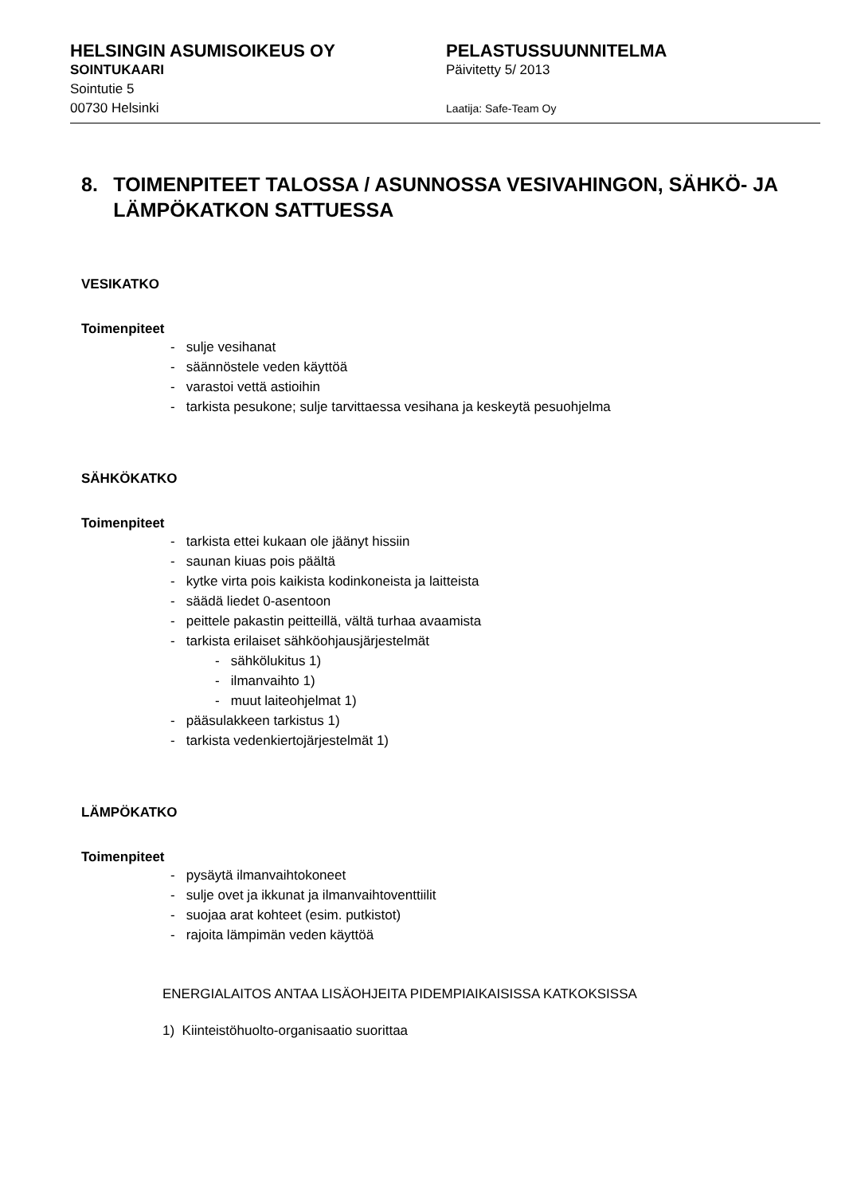HELSINGIN ASUMISOIKEUS OY
SOINTUKAARI
Sointutie 5
00730 Helsinki
PELASTUSSUUNNITELMA
Päivitetty 5/ 2013
Laatija: Safe-Team Oy
8. TOIMENPITEET TALOSSA / ASUNNOSSA VESIVAHINGON, SÄHKÖ- JA LÄMPÖKATKON SATTUESSA
VESIKATKO
Toimenpiteet
- sulje vesihanat
- säännöstele veden käyttöä
- varastoi vettä astioihin
- tarkista pesukone; sulje tarvittaessa vesihana ja keskeytä pesuohjelma
SÄHKÖKATKO
Toimenpiteet
- tarkista ettei kukaan ole jäänyt hissiin
- saunan kiuas pois päältä
- kytke virta pois kaikista kodinkoneista ja laitteista
- säädä liedet 0-asentoon
- peittele pakastin peitteillä, vältä turhaa avaamista
- tarkista erilaiset sähköohjausjärjestelmät
- sähkölukitus 1)
- ilmanvaihto 1)
- muut laiteohjelmat 1)
- pääsulakkeen tarkistus 1)
- tarkista vedenkiertojärjestelmät 1)
LÄMPÖKATKO
Toimenpiteet
- pysäytä ilmanvaihtokoneet
- sulje ovet ja ikkunat ja ilmanvaihtoventtiilit
- suojaa arat kohteet (esim. putkistot)
- rajoita lämpimän veden käyttöä
ENERGIALAITOS ANTAA LISÄOHJEITA PIDEMPIAIKAISISSA KATKOKSISSA
1) Kiinteistöhuolto-organisaatio suorittaa